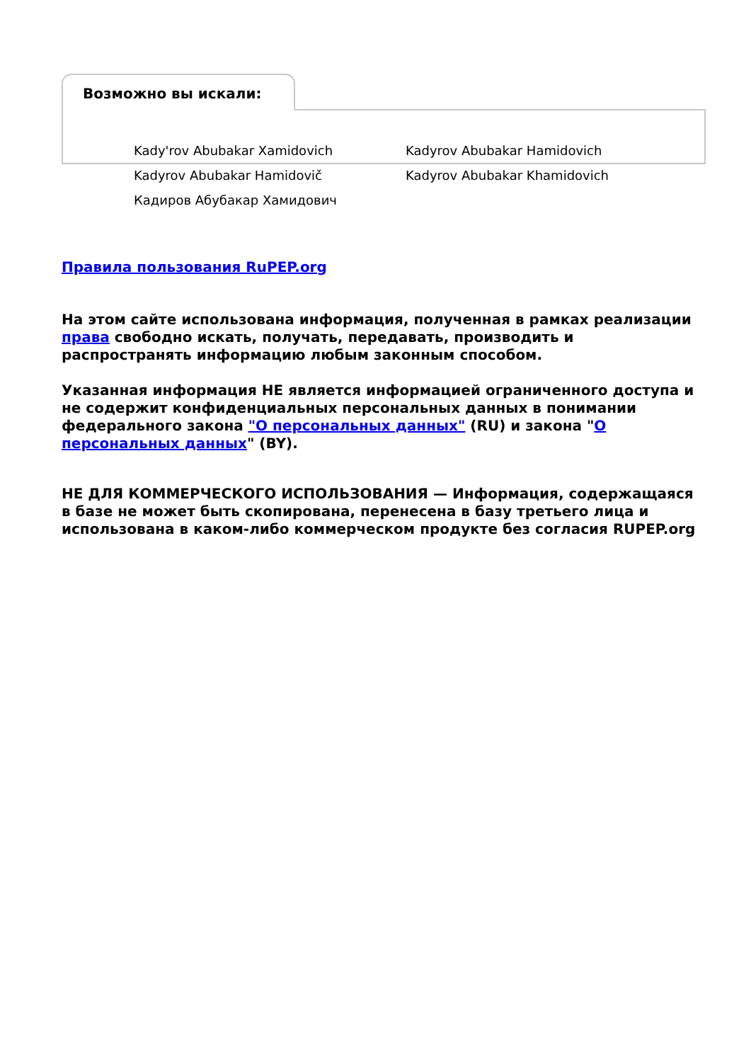Возможно вы искали:
Kady'rov Abubakar Xamidovich
Kadyrov Abubakar Hamidovich
Kadyrov Abubakar Hamidovič
Kadyrov Abubakar Khamidovich
Кадиров Абубакар Хамидович
Правила пользования RuPEP.org
На этом сайте использована информация, полученная в рамках реализации права свободно искать, получать, передавать, производить и распространять информацию любым законным способом.
Указанная информация НЕ является информацией ограниченного доступа и не содержит конфиденциальных персональных данных в понимании федерального закона "О персональных данных" (RU) и закона "О персональных данных" (BY).
НЕ ДЛЯ КОММЕРЧЕСКОГО ИСПОЛЬЗОВАНИЯ — Информация, содержащаяся в базе не может быть скопирована, перенесена в базу третьего лица и использована в каком-либо коммерческом продукте без согласия RUPEP.org